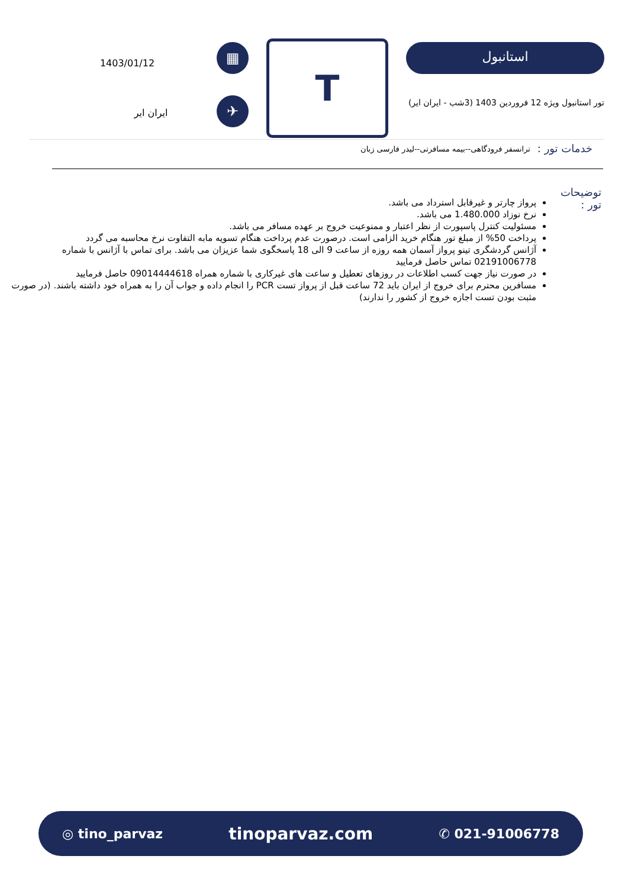استانبول
تور استانبول ویژه 12 فروردین 1403 (3شب - ایران ایر)
T
▦
✈
1403/01/12
ایران ایر
خدمات تور :
ترانسفر فرودگاهی--بیمه مسافرتی--لیدر فارسی زبان
توضیحات تور :
پرواز چارتر و غیرقابل استرداد می باشد.
نرخ نوزاد 1.480.000 می باشد.
مسئولیت کنترل پاسپورت از نظر اعتبار و ممنوعیت خروج بر عهده مسافر می باشد.
پرداخت 50% از مبلغ تور هنگام خرید الزامی است. درصورت عدم پرداخت هنگام تسویه مابه التفاوت نرخ محاسبه می گردد
آژانس گردشگری تینو پرواز آسمان همه روزه از ساعت 9 الی 18 پاسخگوی شما عزیزان می باشد. برای تماس با آژانس با شماره 02191006778 تماس حاصل فرمایید
در صورت نیاز جهت کسب اطلاعات در روزهای تعطیل و ساعت های غیرکاری با شماره همراه 09014444618 حاصل فرمایید
مسافرین محترم برای خروج از ایران باید 72 ساعت قبل از پرواز تست PCR را انجام داده و جواب آن را به همراه خود داشته باشند. (در صورت مثبت بودن تست اجازه خروج از کشور را ندارند)
◎ tino_parvaz tinoparvaz.com ✆ 021-91006778